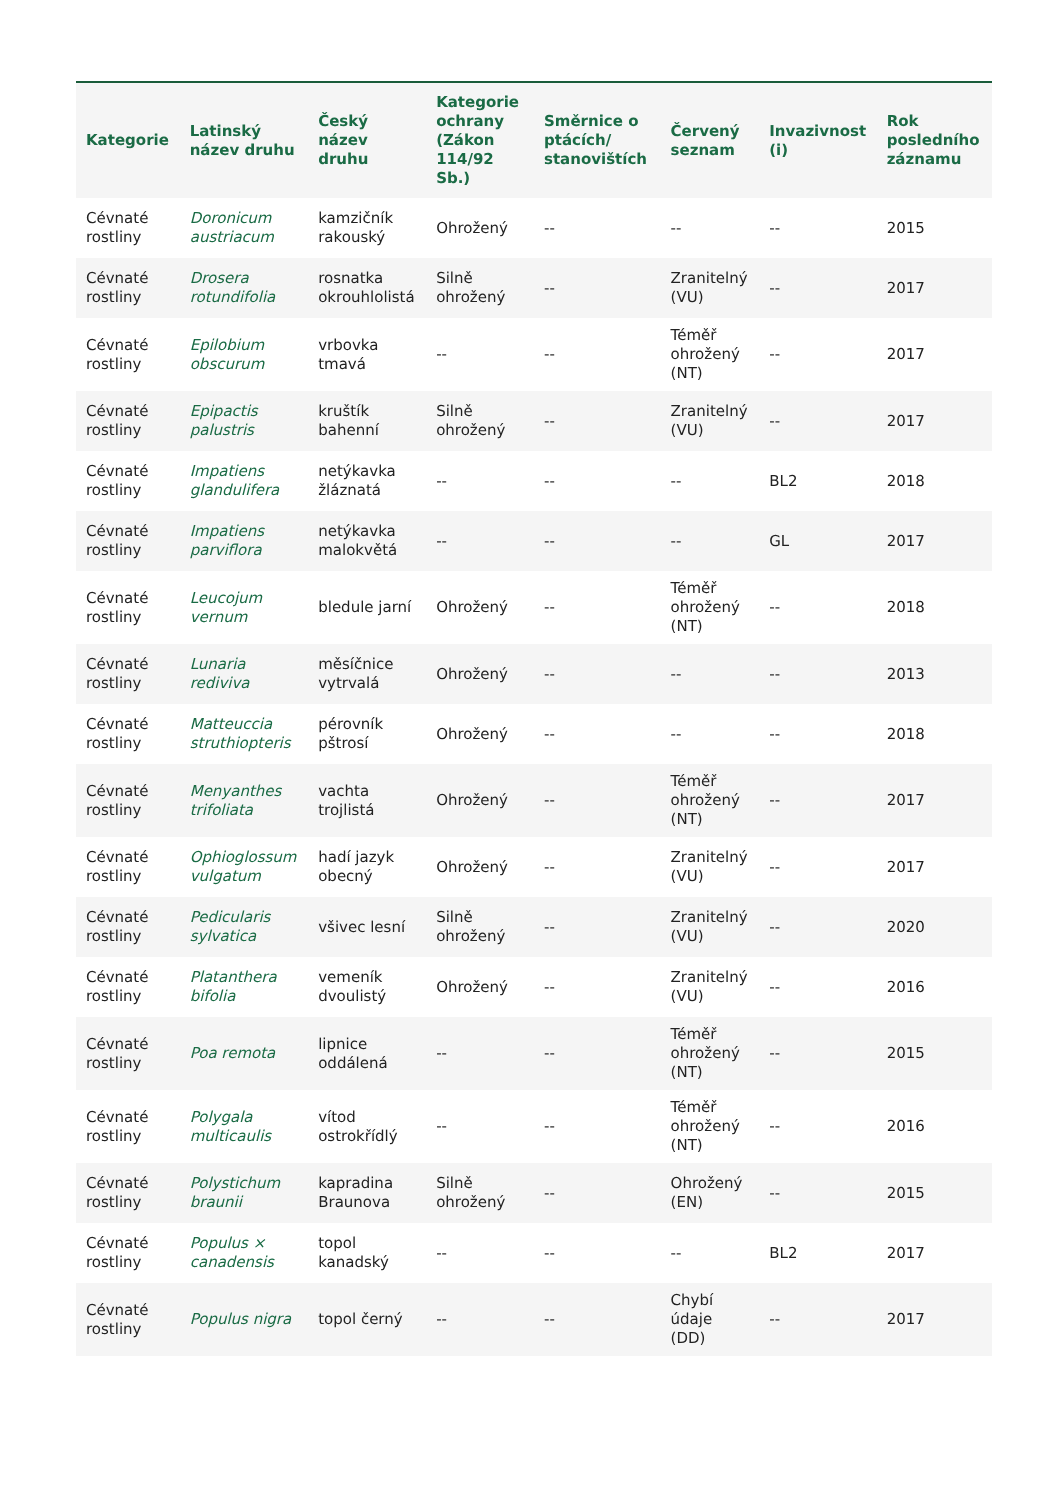| Kategorie | Latinský název druhu | Český název druhu | Kategorie ochrany (Zákon 114/92 Sb.) | Směrnice o ptácích/ stanovištích | Červený seznam | Invazivnost (i) | Rok posledního záznamu |
| --- | --- | --- | --- | --- | --- | --- | --- |
| Cévnaté rostliny | Doronicum austriacum | kamzičník rakouský | Ohrožený | -- | -- | -- | 2015 |
| Cévnaté rostliny | Drosera rotundifolia | rosnatka okrouhlolistá | Silně ohrožený | -- | Zranitelný (VU) | -- | 2017 |
| Cévnaté rostliny | Epilobium obscurum | vrbovka tmavá | -- | -- | Téměř ohrožený (NT) | -- | 2017 |
| Cévnaté rostliny | Epipactis palustris | kruštík bahenní | Silně ohrožený | -- | Zranitelný (VU) | -- | 2017 |
| Cévnaté rostliny | Impatiens glandulifera | netýkavka žláznatá | -- | -- | -- | BL2 | 2018 |
| Cévnaté rostliny | Impatiens parviflora | netýkavka malokvětá | -- | -- | -- | GL | 2017 |
| Cévnaté rostliny | Leucojum vernum | bledule jarní | Ohrožený | -- | Téměř ohrožený (NT) | -- | 2018 |
| Cévnaté rostliny | Lunaria rediviva | měsíčnice vytrvalá | Ohrožený | -- | -- | -- | 2013 |
| Cévnaté rostliny | Matteuccia struthiopteris | pérovník pštrosí | Ohrožený | -- | -- | -- | 2018 |
| Cévnaté rostliny | Menyanthes trifoliata | vachta trojlistá | Ohrožený | -- | Téměř ohrožený (NT) | -- | 2017 |
| Cévnaté rostliny | Ophioglossum vulgatum | hadí jazyk obecný | Ohrožený | -- | Zranitelný (VU) | -- | 2017 |
| Cévnaté rostliny | Pedicularis sylvatica | všivec lesní | Silně ohrožený | -- | Zranitelný (VU) | -- | 2020 |
| Cévnaté rostliny | Platanthera bifolia | vemeník dvoulistý | Ohrožený | -- | Zranitelný (VU) | -- | 2016 |
| Cévnaté rostliny | Poa remota | lipnice oddálená | -- | -- | Téměř ohrožený (NT) | -- | 2015 |
| Cévnaté rostliny | Polygala multicaulis | vítod ostrokřídlý | -- | -- | Téměř ohrožený (NT) | -- | 2016 |
| Cévnaté rostliny | Polystichum braunii | kapradina Braunova | Silně ohrožený | -- | Ohrožený (EN) | -- | 2015 |
| Cévnaté rostliny | Populus × canadensis | topol kanadský | -- | -- | -- | BL2 | 2017 |
| Cévnaté rostliny | Populus nigra | topol černý | -- | -- | Chybí údaje (DD) | -- | 2017 |